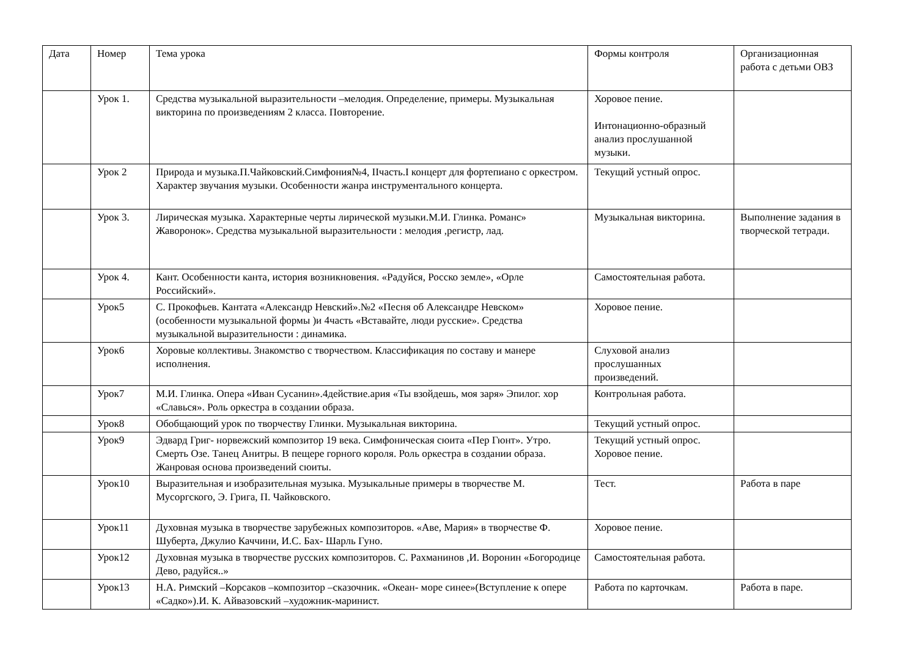| Дата | Номер | Тема урока | Формы контроля | Организационная работа с детьми ОВЗ |
| | Урок 1. | Средства музыкальной выразительности –мелодия. Определение, примеры. Музыкальная викторина по произведениям 2 класса. Повторение. | Хоровое пение. Интонационно-образный анализ прослушанной музыки. | |
| | Урок 2 | Природа и музыка.П.Чайковский.Симфония№4, IIчасть.I концерт для фортепиано с оркестром. Характер звучания музыки. Особенности жанра инструментального концерта. | Текущий устный опрос. | |
| | Урок 3. | Лирическая музыка. Характерные черты лирической музыки.М.И. Глинка. Романс» Жаворонок». Средства музыкальной выразительности : мелодия ,регистр, лад. | Музыкальная викторина. | Выполнение задания в творческой тетради. |
| | Урок 4. | Кант. Особенности канта, история возникновения. «Радуйся, Росско земле», «Орле Российский». | Самостоятельная работа. | |
| | Урок5 | С. Прокофьев. Кантата «Александр Невский».№2 «Песня об Александре Невском» (особенности музыкальной формы )и 4часть «Вставайте, люди русские». Средства музыкальной выразительности : динамика. | Хоровое пение. | |
| | Урок6 | Хоровые коллективы. Знакомство с творчеством. Классификация по составу и манере исполнения. | Слуховой анализ прослушанных произведений. | |
| | Урок7 | М.И. Глинка. Опера «Иван Сусанин».4действие.ария «Ты взойдешь, моя заря» Эпилог. хор «Славься». Роль оркестра в создании образа. | Контрольная работа. | |
| | Урок8 | Обобщающий урок по творчеству Глинки. Музыкальная викторина. | Текущий устный опрос. | |
| | Урок9 | Эдвард Григ- норвежский композитор 19 века. Симфоническая сюита «Пер Гюнт». Утро. Смерть Озе. Танец Анитры. В пещере горного короля. Роль оркестра в создании образа. Жанровая основа произведений сюиты. | Текущий устный опрос. Хоровое пение. | |
| | Урок10 | Выразительная и изобразительная музыка. Музыкальные примеры в творчестве М. Мусоргского, Э. Грига, П. Чайковского. | Тест. | Работа в паре |
| | Урок11 | Духовная музыка в творчестве зарубежных композиторов. «Аве, Мария» в творчестве Ф. Шуберта, Джулио Каччини, И.С. Бах- Шарль Гуно. | Хоровое пение. | |
| | Урок12 | Духовная музыка в творчестве русских композиторов. С. Рахманинов ,И. Воронин «Богородице Дево, радуйся..» | Самостоятельная работа. | |
| | Урок13 | Н.А. Римский –Корсаков –композитор –сказочник. «Океан- море синее»(Вступление к опере «Садко»).И. К. Айвазовский –художник-маринист. | Работа по карточкам. | Работа в паре. |